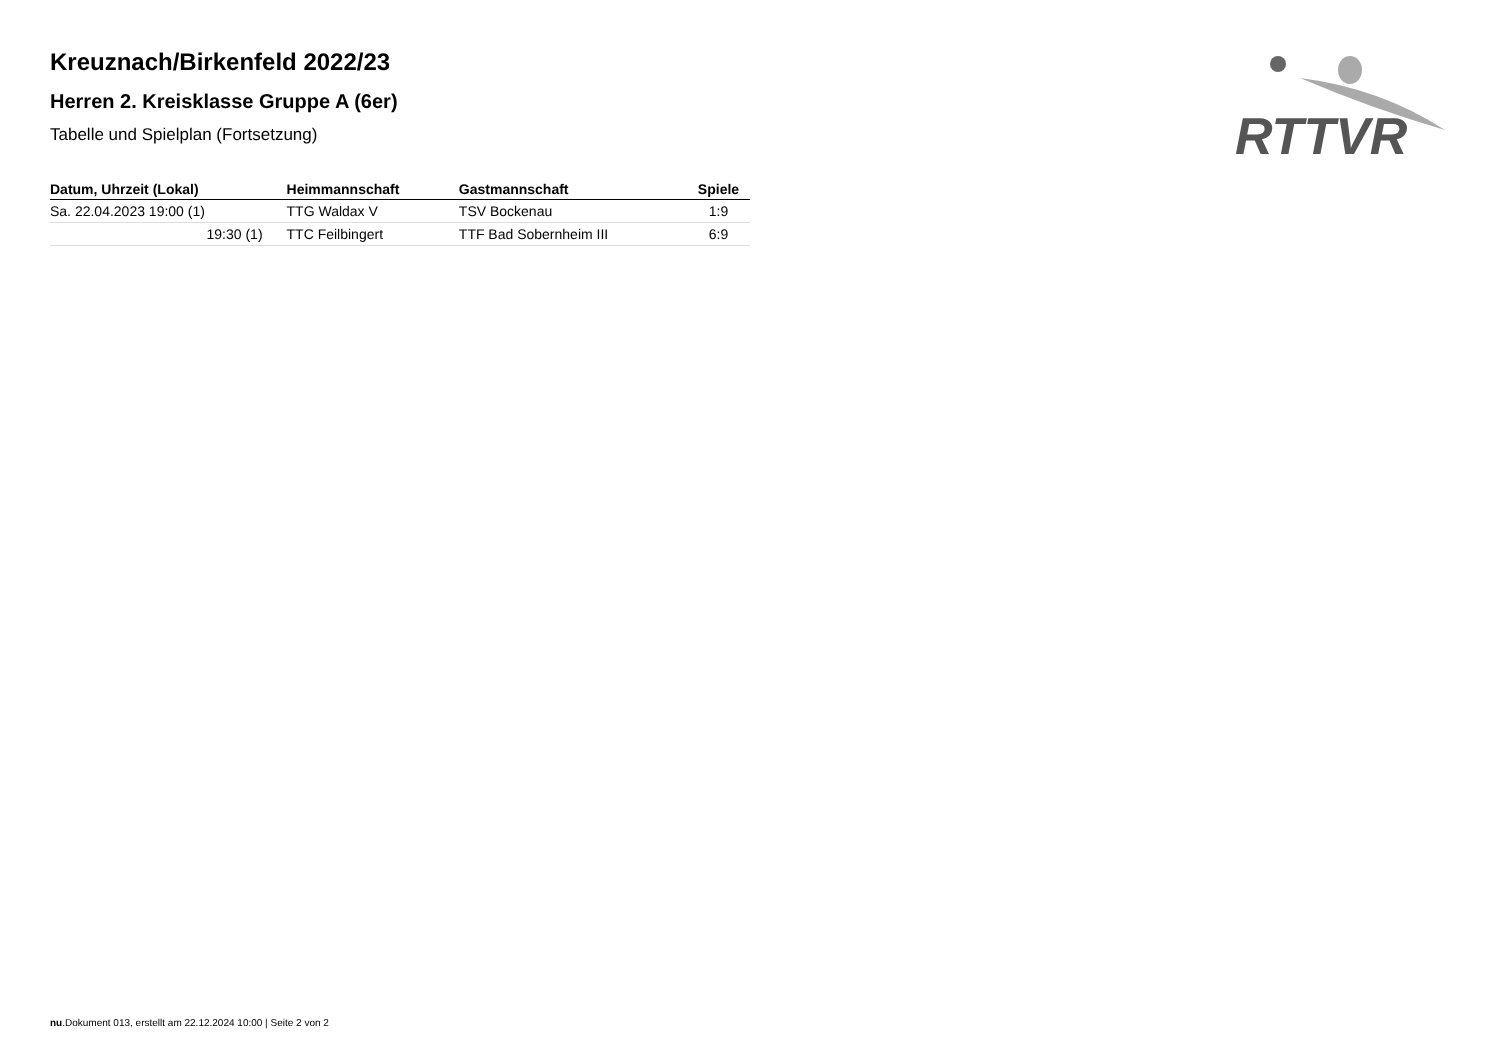RTTVR
Kreuznach/Birkenfeld 2022/23
Herren 2. Kreisklasse Gruppe A (6er)
Tabelle und Spielplan (Fortsetzung)
| Datum, Uhrzeit (Lokal) | Heimmannschaft | Gastmannschaft | Spiele |
| --- | --- | --- | --- |
| Sa. 22.04.2023 19:00 (1) | TTG Waldax V | TSV Bockenau | 1:9 |
| 19:30 (1) | TTC Feilbingert | TTF Bad Sobernheim III | 6:9 |
nu.Dokument 013, erstellt am 22.12.2024 10:00 | Seite 2 von 2